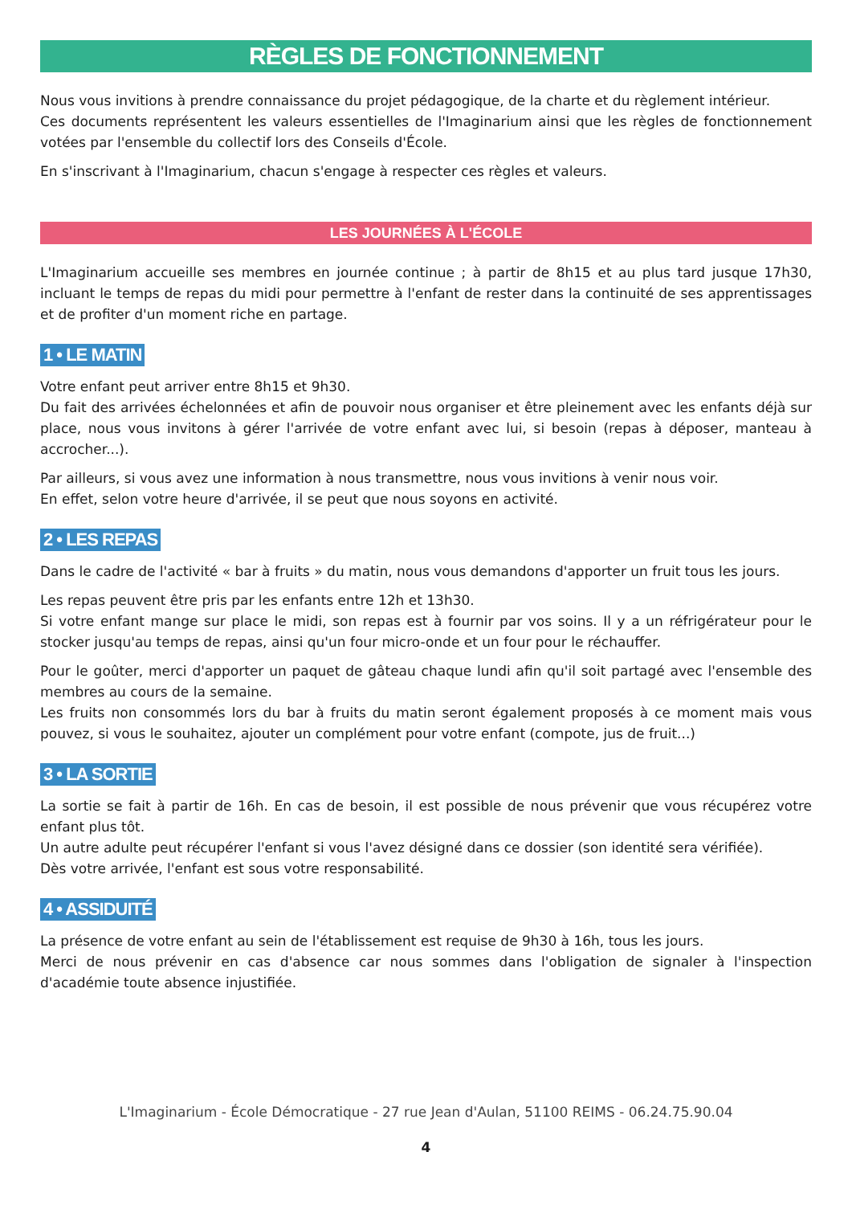RÈGLES DE FONCTIONNEMENT
Nous vous invitions à prendre connaissance du projet pédagogique, de la charte et du règlement intérieur.
Ces documents représentent les valeurs essentielles de l'Imaginarium ainsi que les règles de fonctionnement votées par l'ensemble du collectif lors des Conseils d'École.
En s'inscrivant à l'Imaginarium, chacun s'engage à respecter ces règles et valeurs.
LES JOURNÉES À L'ÉCOLE
L'Imaginarium accueille ses membres en journée continue ; à partir de 8h15 et au plus tard jusque 17h30, incluant le temps de repas du midi pour permettre à l'enfant de rester dans la continuité de ses apprentissages et de profiter d'un moment riche en partage.
1 • LE MATIN
Votre enfant peut arriver entre 8h15 et 9h30.
Du fait des arrivées échelonnées et afin de pouvoir nous organiser et être pleinement avec les enfants déjà sur place, nous vous invitons à gérer l'arrivée de votre enfant avec lui, si besoin (repas à déposer, manteau à accrocher...).
Par ailleurs, si vous avez une information à nous transmettre, nous vous invitions à venir nous voir.
En effet, selon votre heure d'arrivée, il se peut que nous soyons en activité.
2 • LES REPAS
Dans le cadre de l'activité « bar à fruits » du matin, nous vous demandons d'apporter un fruit tous les jours.
Les repas peuvent être pris par les enfants entre 12h et 13h30.
Si votre enfant mange sur place le midi, son repas est à fournir par vos soins. Il y a un réfrigérateur pour le stocker jusqu'au temps de repas, ainsi qu'un four micro-onde et un four pour le réchauffer.
Pour le goûter, merci d'apporter un paquet de gâteau chaque lundi afin qu'il soit partagé avec l'ensemble des membres au cours de la semaine.
Les fruits non consommés lors du bar à fruits du matin seront également proposés à ce moment mais vous pouvez, si vous le souhaitez, ajouter un complément pour votre enfant (compote, jus de fruit...)
3 • LA SORTIE
La sortie se fait à partir de 16h. En cas de besoin, il est possible de nous prévenir que vous récupérez votre enfant plus tôt.
Un autre adulte peut récupérer l'enfant si vous l'avez désigné dans ce dossier (son identité sera vérifiée).
Dès votre arrivée, l'enfant est sous votre responsabilité.
4 • ASSIDUITÉ
La présence de votre enfant au sein de l'établissement est requise de 9h30 à 16h, tous les jours.
Merci de nous prévenir en cas d'absence car nous sommes dans l'obligation de signaler à l'inspection d'académie toute absence injustifiée.
L'Imaginarium - École Démocratique - 27 rue Jean d'Aulan, 51100 REIMS - 06.24.75.90.04
4